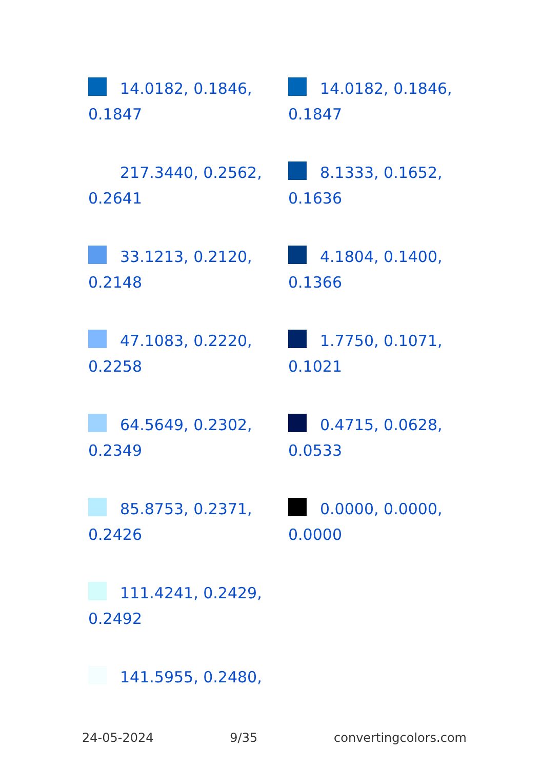14.0182, 0.1846,
0.1847
14.0182, 0.1846,
0.1847
217.3440, 0.2562,
0.2641
8.1333, 0.1652,
0.1636
33.1213, 0.2120,
0.2148
4.1804, 0.1400,
0.1366
47.1083, 0.2220,
0.2258
1.7750, 0.1071,
0.1021
64.5649, 0.2302,
0.2349
0.4715, 0.0628,
0.0533
85.8753, 0.2371,
0.2426
0.0000, 0.0000,
0.0000
111.4241, 0.2429,
0.2492
141.5955, 0.2480,
24-05-2024 9/35 convertingcolors.com